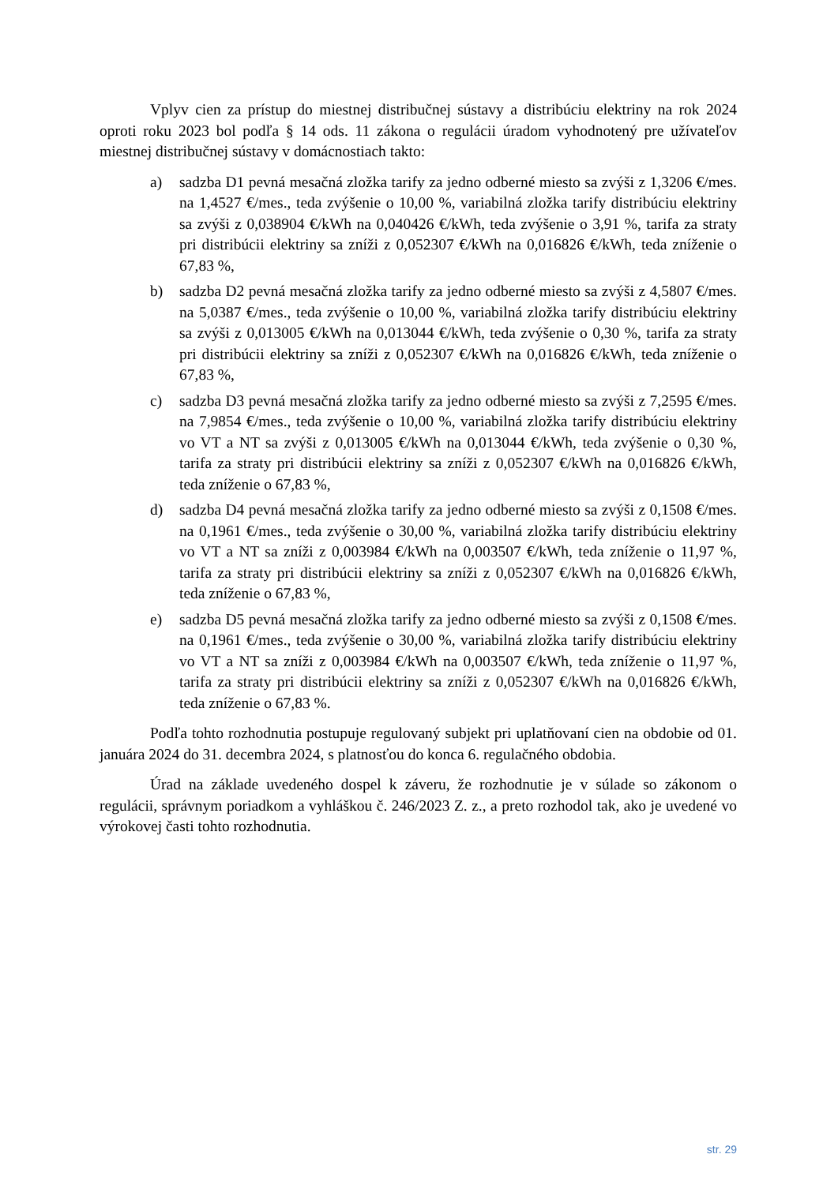Vplyv cien za prístup do miestnej distribučnej sústavy a distribúciu elektriny na rok 2024 oproti roku 2023 bol podľa § 14 ods. 11 zákona o regulácii úradom vyhodnotený pre užívateľov miestnej distribučnej sústavy v domácnostiach takto:
a) sadzba D1 pevná mesačná zložka tarify za jedno odberné miesto sa zvýši z 1,3206 €/mes. na 1,4527 €/mes., teda zvýšenie o 10,00 %, variabilná zložka tarify distribúciu elektriny sa zvýši z 0,038904 €/kWh na 0,040426 €/kWh, teda zvýšenie o 3,91 %, tarifa za straty pri distribúcii elektriny sa zníži z 0,052307 €/kWh na 0,016826 €/kWh, teda zníženie o 67,83 %,
b) sadzba D2 pevná mesačná zložka tarify za jedno odberné miesto sa zvýši z 4,5807 €/mes. na 5,0387 €/mes., teda zvýšenie o 10,00 %, variabilná zložka tarify distribúciu elektriny sa zvýši z 0,013005 €/kWh na 0,013044 €/kWh, teda zvýšenie o 0,30 %, tarifa za straty pri distribúcii elektriny sa zníži z 0,052307 €/kWh na 0,016826 €/kWh, teda zníženie o 67,83 %,
c) sadzba D3 pevná mesačná zložka tarify za jedno odberné miesto sa zvýši z 7,2595 €/mes. na 7,9854 €/mes., teda zvýšenie o 10,00 %, variabilná zložka tarify distribúciu elektriny vo VT a NT sa zvýši z 0,013005 €/kWh na 0,013044 €/kWh, teda zvýšenie o 0,30 %, tarifa za straty pri distribúcii elektriny sa zníži z 0,052307 €/kWh na 0,016826 €/kWh, teda zníženie o 67,83 %,
d) sadzba D4 pevná mesačná zložka tarify za jedno odberné miesto sa zvýši z 0,1508 €/mes. na 0,1961 €/mes., teda zvýšenie o 30,00 %, variabilná zložka tarify distribúciu elektriny vo VT a NT sa zníži z 0,003984 €/kWh na 0,003507 €/kWh, teda zníženie o 11,97 %, tarifa za straty pri distribúcii elektriny sa zníži z 0,052307 €/kWh na 0,016826 €/kWh, teda zníženie o 67,83 %,
e) sadzba D5 pevná mesačná zložka tarify za jedno odberné miesto sa zvýši z 0,1508 €/mes. na 0,1961 €/mes., teda zvýšenie o 30,00 %, variabilná zložka tarify distribúciu elektriny vo VT a NT sa zníži z 0,003984 €/kWh na 0,003507 €/kWh, teda zníženie o 11,97 %, tarifa za straty pri distribúcii elektriny sa zníži z 0,052307 €/kWh na 0,016826 €/kWh, teda zníženie o 67,83 %.
Podľa tohto rozhodnutia postupuje regulovaný subjekt pri uplatňovaní cien na obdobie od 01. januára 2024 do 31. decembra 2024, s platnosťou do konca 6. regulačného obdobia.
Úrad na základe uvedeného dospel k záveru, že rozhodnutie je v súlade so zákonom o regulácii, správnym poriadkom a vyhláškou č. 246/2023 Z. z., a preto rozhodol tak, ako je uvedené vo výrokovej časti tohto rozhodnutia.
str. 29